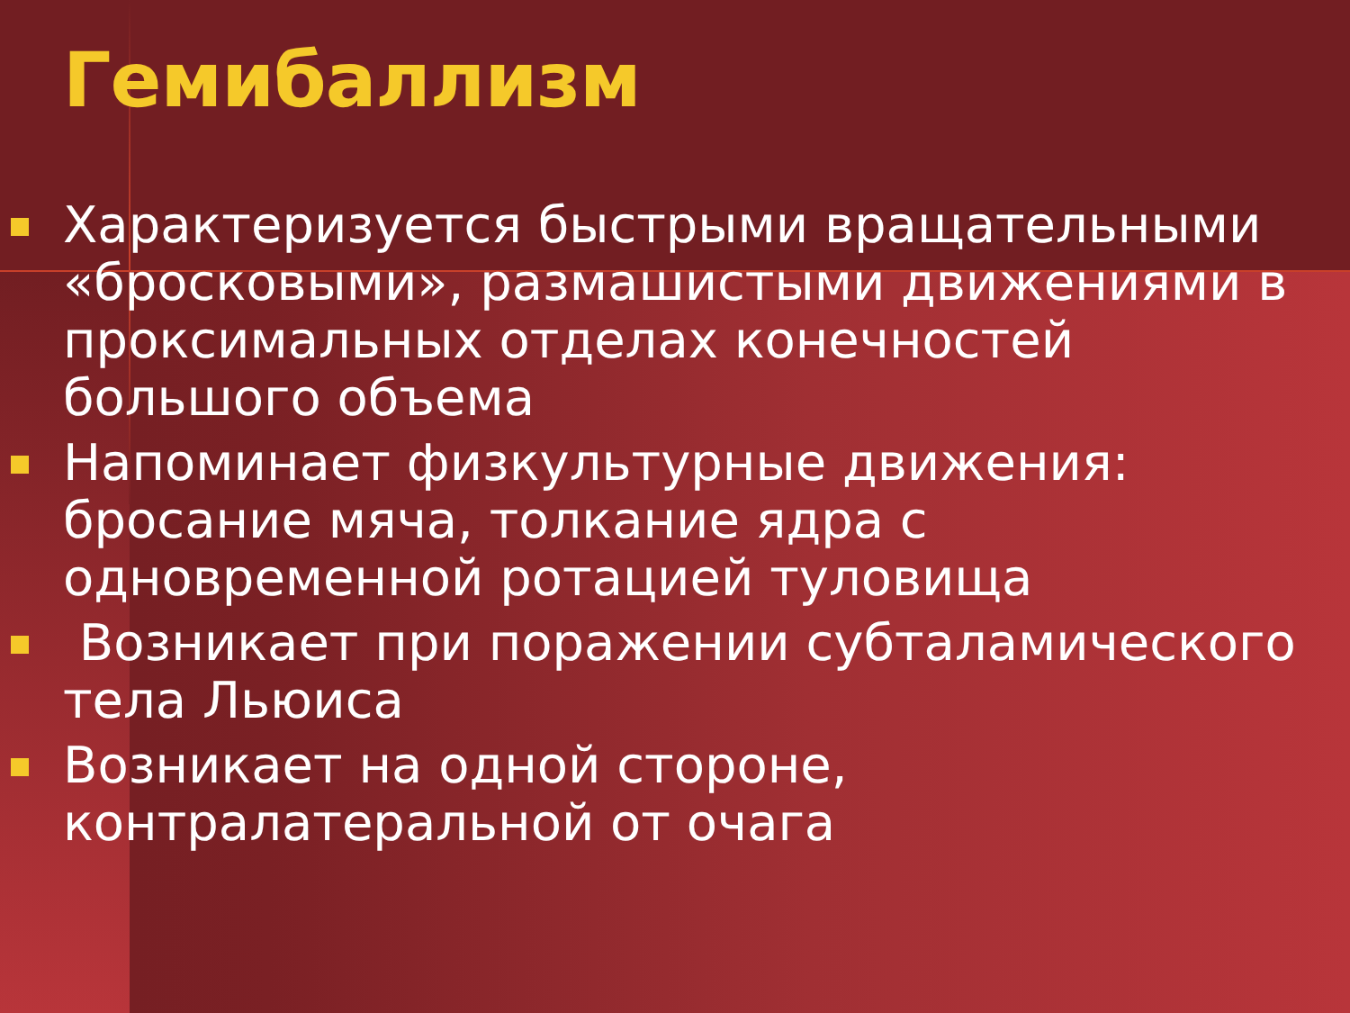Гемибаллизм
Характеризуется быстрыми вращательными «бросковыми», размашистыми движениями в проксимальных отделах конечностей большого объема
Напоминает физкультурные движения: бросание мяча, толкание ядра с одновременной ротацией туловища
Возникает при поражении субталамического тела Льюиса
Возникает на одной стороне, контралатеральной от очага